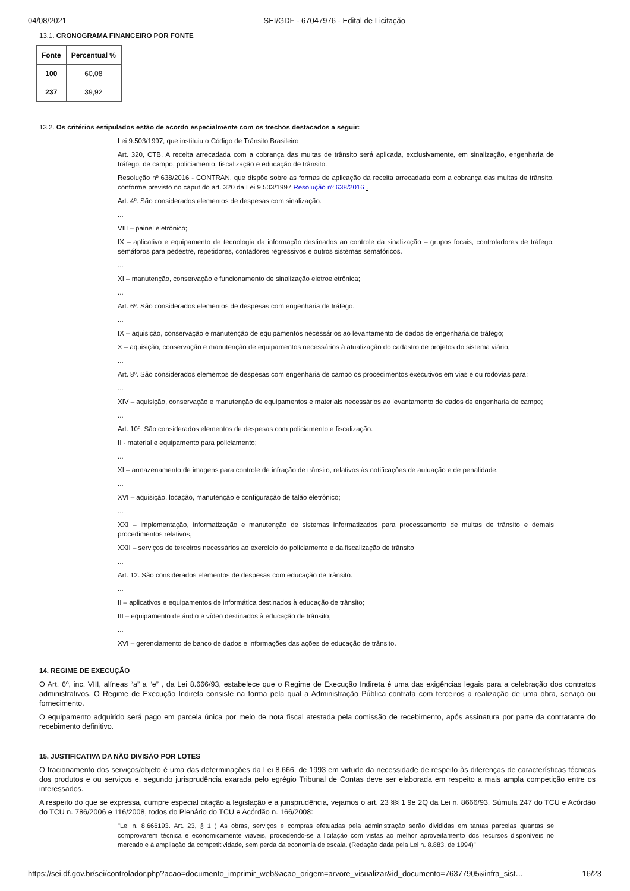04/08/2021 SEI/GDF - 67047976 - Edital de Licitação
13.1. CRONOGRAMA FINANCEIRO POR FONTE
| Fonte | Percentual % |
| --- | --- |
| 100 | 60,08 |
| 237 | 39,92 |
13.2. Os critérios estipulados estão de acordo especialmente com os trechos destacados a seguir:
Lei 9.503/1997, que instituiu o Código de Trânsito Brasileiro
Art. 320, CTB. A receita arrecadada com a cobrança das multas de trânsito será aplicada, exclusivamente, em sinalização, engenharia de tráfego, de campo, policiamento, fiscalização e educação de trânsito.
Resolução nº 638/2016 - CONTRAN, que dispõe sobre as formas de aplicação da receita arrecadada com a cobrança das multas de trânsito, conforme previsto no caput do art. 320 da Lei 9.503/1997 Resolução nº 638/2016 .
Art. 4º. São considerados elementos de despesas com sinalização:
...
VIII – painel eletrônico;
IX – aplicativo e equipamento de tecnologia da informação destinados ao controle da sinalização – grupos focais, controladores de tráfego, semáforos para pedestre, repetidores, contadores regressivos e outros sistemas semafóricos.
...
XI – manutenção, conservação e funcionamento de sinalização eletroeletrônica;
...
Art. 6º. São considerados elementos de despesas com engenharia de tráfego:
...
IX – aquisição, conservação e manutenção de equipamentos necessários ao levantamento de dados de engenharia de tráfego;
X – aquisição, conservação e manutenção de equipamentos necessários à atualização do cadastro de projetos do sistema viário;
...
Art. 8º. São considerados elementos de despesas com engenharia de campo os procedimentos executivos em vias e ou rodovias para:
...
XIV – aquisição, conservação e manutenção de equipamentos e materiais necessários ao levantamento de dados de engenharia de campo;
...
Art. 10º. São considerados elementos de despesas com policiamento e fiscalização:
II - material e equipamento para policiamento;
...
XI – armazenamento de imagens para controle de infração de trânsito, relativos às notificações de autuação e de penalidade;
...
XVI – aquisição, locação, manutenção e configuração de talão eletrônico;
...
XXI – implementação, informatização e manutenção de sistemas informatizados para processamento de multas de trânsito e demais procedimentos relativos;
XXII – serviços de terceiros necessários ao exercício do policiamento e da fiscalização de trânsito
...
Art. 12. São considerados elementos de despesas com educação de trânsito:
...
II – aplicativos e equipamentos de informática destinados à educação de trânsito;
III – equipamento de áudio e vídeo destinados à educação de trânsito;
...
XVI – gerenciamento de banco de dados e informações das ações de educação de trânsito.
14. REGIME DE EXECUÇÃO
O Art. 6º, inc. VIII, alíneas “a” a “e” , da Lei 8.666/93, estabelece que o Regime de Execução Indireta é uma das exigências legais para a celebração dos contratos administrativos. O Regime de Execução Indireta consiste na forma pela qual a Administração Pública contrata com terceiros a realização de uma obra, serviço ou fornecimento.
O equipamento adquirido será pago em parcela única por meio de nota fiscal atestada pela comissão de recebimento, após assinatura por parte da contratante do recebimento definitivo.
15. JUSTIFICATIVA DA NÃO DIVISÃO POR LOTES
O fracionamento dos serviços/objeto é uma das determinações da Lei 8.666, de 1993 em virtude da necessidade de respeito às diferenças de características técnicas dos produtos e ou serviços e, segundo jurisprudência exarada pelo egrégio Tribunal de Contas deve ser elaborada em respeito a mais ampla competição entre os interessados.
A respeito do que se expressa, cumpre especial citação a legislação e a jurisprudência, vejamos o art. 23 §§ 1 9e 2Q da Lei n. 8666/93, Súmula 247 do TCU e Acórdão do TCU n. 786/2006 e 116/2008, todos do Plenário do TCU e Acórdão n. 166/2008:
"Lei n. 8.666193. Art. 23, § 1 ) As obras, serviços e compras efetuadas pela administração serão divididas em tantas parcelas quantas se comprovarem técnica e economicamente viáveis, procedendo-se à licitação com vistas ao melhor aproveitamento dos recursos disponíveis no mercado e à ampliação da competitividade, sem perda da economia de escala. (Redação dada pela Lei n. 8.883, de 1994)"
https://sei.df.gov.br/sei/controlador.php?acao=documento_imprimir_web&acao_origem=arvore_visualizar&id_documento=76377905&infra_sist… 16/23